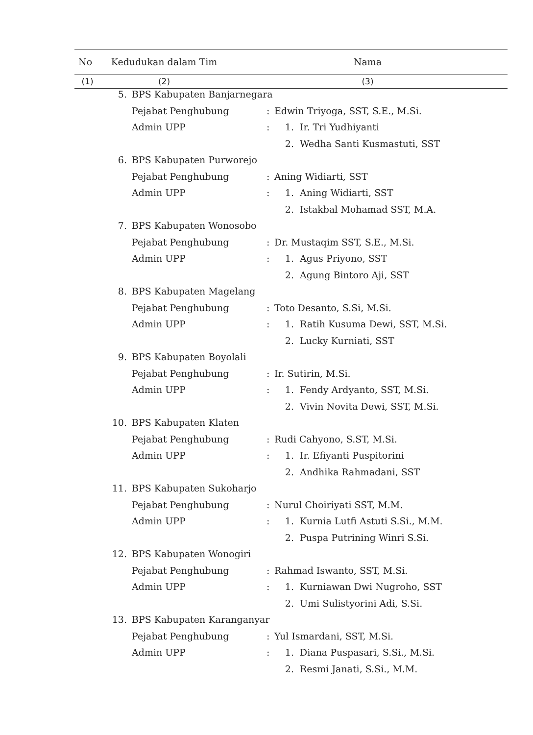| No | Kedudukan dalam Tim | Nama |
| --- | --- | --- |
| (1) | (2) | (3) |
| 5. | BPS Kabupaten Banjarnegara | | | |
| | Pejabat Penghubung | : | Edwin Triyoga, SST, S.E., M.Si. | |
| | Admin UPP | : | 1. | Ir. Tri Yudhiyanti |
| | | | 2. | Wedha Santi Kusmastuti, SST |
| 6. | BPS Kabupaten Purworejo | | | |
| | Pejabat Penghubung | : | Aning Widiarti, SST | |
| | Admin UPP | : | 1. | Aning Widiarti, SST |
| | | | 2. | Istakbal Mohamad SST, M.A. |
| 7. | BPS Kabupaten Wonosobo | | | |
| | Pejabat Penghubung | : | Dr. Mustaqim SST, S.E., M.Si. | |
| | Admin UPP | : | 1. | Agus Priyono, SST |
| | | | 2. | Agung Bintoro Aji, SST |
| 8. | BPS Kabupaten Magelang | | | |
| | Pejabat Penghubung | : | Toto Desanto, S.Si, M.Si. | |
| | Admin UPP | : | 1. | Ratih Kusuma Dewi, SST, M.Si. |
| | | | 2. | Lucky Kurniati, SST |
| 9. | BPS Kabupaten Boyolali | | | |
| | Pejabat Penghubung | : | Ir. Sutirin, M.Si. | |
| | Admin UPP | : | 1. | Fendy Ardyanto, SST, M.Si. |
| | | | 2. | Vivin Novita Dewi, SST, M.Si. |
| 10. | BPS Kabupaten Klaten | | | |
| | Pejabat Penghubung | : | Rudi Cahyono, S.ST, M.Si. | |
| | Admin UPP | : | 1. | Ir. Efiyanti Puspitorini |
| | | | 2. | Andhika Rahmadani, SST |
| 11. | BPS Kabupaten Sukoharjo | | | |
| | Pejabat Penghubung | : | Nurul Choiriyati SST, M.M. | |
| | Admin UPP | : | 1. | Kurnia Lutfi Astuti S.Si., M.M. |
| | | | 2. | Puspa Putrining Winri S.Si. |
| 12. | BPS Kabupaten Wonogiri | | | |
| | Pejabat Penghubung | : | Rahmad Iswanto, SST, M.Si. | |
| | Admin UPP | : | 1. | Kurniawan Dwi Nugroho, SST |
| | | | 2. | Umi Sulistyorini Adi, S.Si. |
| 13. | BPS Kabupaten Karanganyar | | | |
| | Pejabat Penghubung | : | Yul Ismardani, SST, M.Si. | |
| | Admin UPP | : | 1. | Diana Puspasari, S.Si., M.Si. |
| | | | 2. | Resmi Janati, S.Si., M.M. |